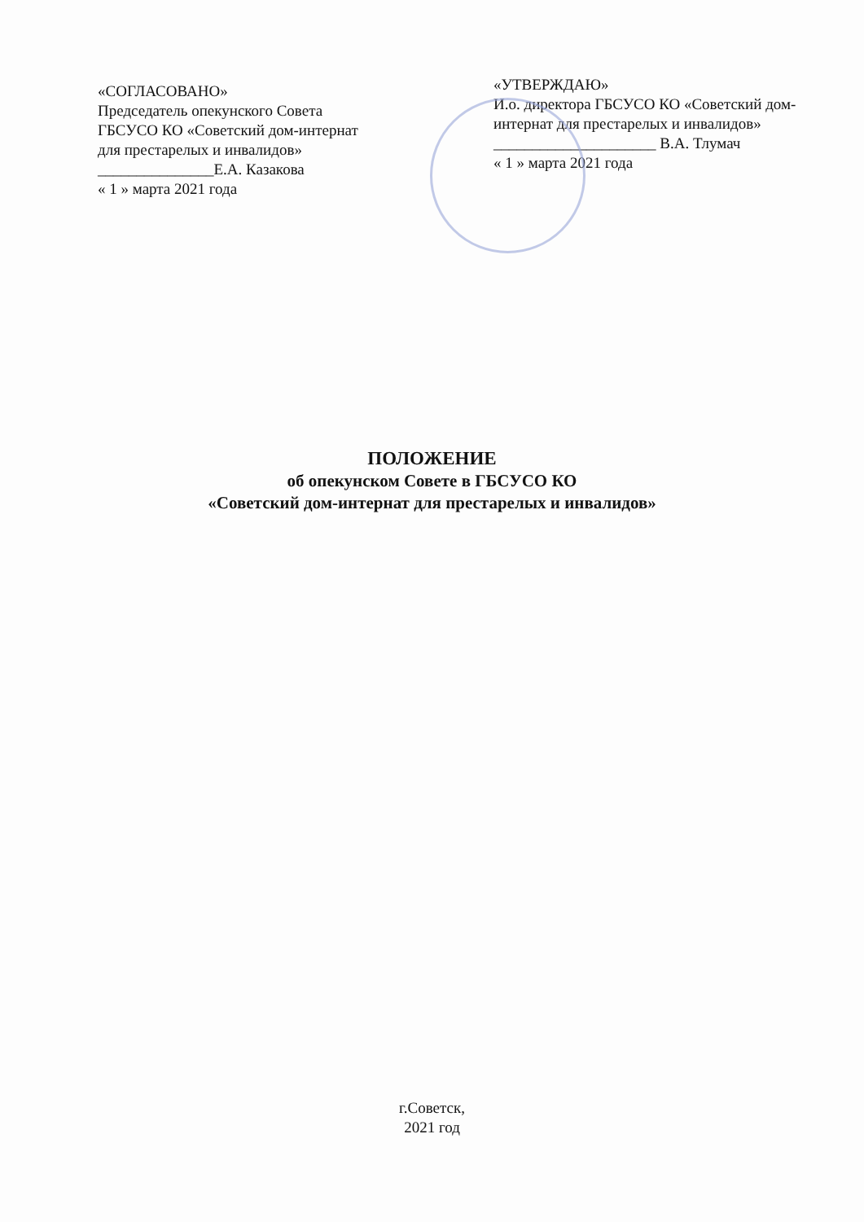«СОГЛАСОВАНО»
Председатель опекунского Совета ГБСУСО КО «Советский дом-интернат для престарелых и инвалидов»
_______________Е.А. Казакова
« 1 » марта 2021 года
«УТВЕРЖДАЮ»
И.о. директора ГБСУСО КО «Советский дом-интернат для престарелых и инвалидов»
_____________________ В.А. Тлумач
« 1 » марта 2021 года
ПОЛОЖЕНИЕ
об опекунском Совете в ГБСУСО КО
«Советский дом-интернат для престарелых и инвалидов»
г.Советск,
2021 год